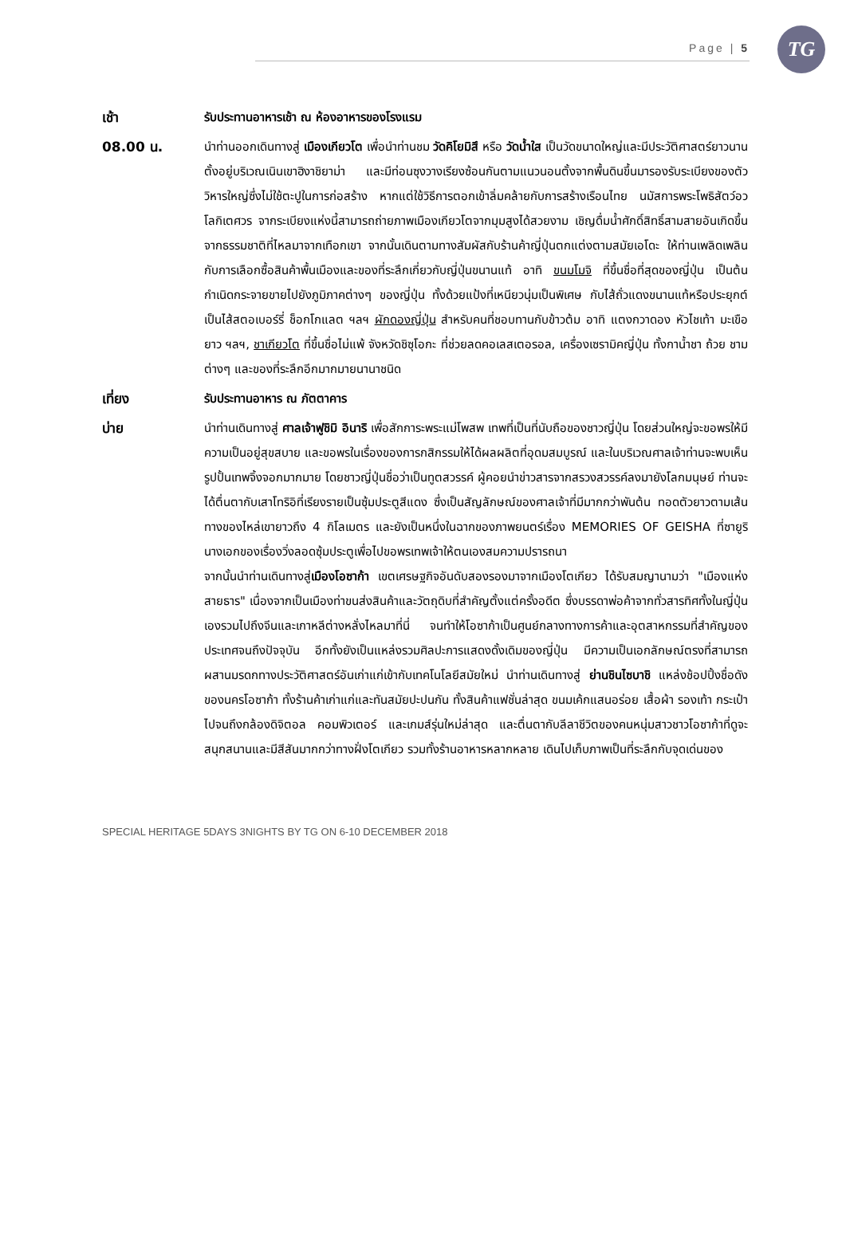Page | 5
TG
เช้า รับประทานอาหารเช้า ณ ห้องอาหารของโรงแรม
08.00 น. นำท่านออกเดินทางสู่ เมืองเกียวโต เพื่อนำท่านชม วัดคิโยมิสึ หรือ วัดน้ำใส เป็นวัดขนาดใหญ่และมีประวัติศาสตร์ยาวนาน ตั้งอยู่บริเวณเนินเขาฮิงาชิยาม่า และมีท่อนซุงวางเรียงซ้อนกันตามแนวนอนตั้งจากพื้นดินขึ้นมารองรับระเบียงของตัววิหารใหญ่ซึ่งไม่ใช้ตะปูในการก่อสร้าง หากแต่ใช้วิธีการตอกเข้าลิ่มคล้ายกับการสร้างเรือนไทย นมัสการพระโพธิสัตว์อวโลกิเตศวร จากระเบียงแห่งนี้สามารถถ่ายภาพเมืองเกียวโตจากมุมสูงได้สวยงาม เชิญดื่มน้ำศักดิ์สิทธิ์สามสายอันเกิดขึ้นจากธรรมชาติที่ไหลมาจากเทือกเขา จากนั้นเดินตามทางสัมผัสกับร้านค้าญี่ปุ่นตกแต่งตามสมัยเอโดะ ให้ท่านเพลิดเพลินกับการเลือกซื้อสินค้าพื้นเมืองและของที่ระลึกเกี่ยวกับญี่ปุ่นขนานแท้ อาทิ ขนมโมจิ ที่ขึ้นชื่อที่สุดของญี่ปุ่น เป็นต้นกำเนิดกระจายขายไปยังภูมิภาคต่างๆ ของญี่ปุ่น ทั้งด้วยแป้งที่เหนียวนุ่มเป็นพิเศษ กับไส้ถั่วแดงขนานแท้หรือประยุกต์เป็นไส้สตอเบอร์รี่ ช็อกโกแลต ฯลฯ ผักดองญี่ปุ่น สำหรับคนที่ชอบทานกับข้าวต้ม อาทิ แตงกวาดอง หัวไชเท้า มะเขือยาว ฯลฯ, ชาเกียวโต ที่ขึ้นชื่อไม่แพ้ จังหวัดชิซุโอกะ ที่ช่วยลดคอเลสเตอรอล, เครื่องเซรามิคญี่ปุ่น ทั้งกาน้ำชา ถ้วย ชาม ต่างๆ และของที่ระลึกอีกมากมายนานาชนิด
เที่ยง รับประทานอาหาร ณ ภัตตาคาร
บ่าย นำท่านเดินทางสู่ ศาลเจ้าฟูชิมิ อินาริ เพื่อสักการะพระแม่โพสพ เทพที่เป็นที่นับถือของชาวญี่ปุ่น โดยส่วนใหญ่จะขอพรให้มีความเป็นอยู่สุขสบาย และขอพรในเรื่องของการกสิกรรมให้ได้ผลผลิตที่อุดมสมบูรณ์ และในบริเวณศาลเจ้าท่านจะพบเห็นรูปปั้นเทพจิ้งจอกมากมาย โดยชาวญี่ปุ่นชื่อว่าเป็นทูตสวรรค์ ผู้คอยนำข่าวสารจากสรวงสวรรค์ลงมายังโลกมนุษย์ ท่านจะได้ตื่นตากับเสาโทริอิที่เรียงรายเป็นซุ้มประตูสีแดง ซึ่งเป็นสัญลักษณ์ของศาลเจ้าที่มีมากกว่าพันต้น ทอดตัวยาวตามเส้นทางของไหล่เขายาวถึง 4 กิโลเมตร และยังเป็นหนึ่งในฉากของภาพยนตร์เรื่อง MEMORIES OF GEISHA ที่ซายูรินางเอกของเรื่องวิ่งลอดซุ้มประตูเพื่อไปขอพรเทพเจ้าให้ตนเองสมความปรารถนา
จากนั้นนำท่านเดินทางสู่เมืองโอซาก้า เขตเศรษฐกิจอันดับสองรองมาจากเมืองโตเกียว ได้รับสมญานามว่า "เมืองแห่งสายธาร" เนื่องจากเป็นเมืองท่าขนส่งสินค้าและวัตถุดิบที่สำคัญตั้งแต่ครั้งอดีต ซึ่งบรรดาพ่อค้าจากทั่วสารทิศทั้งในญี่ปุ่นเองรวมไปถึงจีนและเกาหลีต่างหลั่งไหลมาที่นี่ จนทำให้โอซาก้าเป็นศูนย์กลางทางการค้าและอุตสาหกรรมที่สำคัญของประเทศจนถึงปัจจุบัน อีกทั้งยังเป็นแหล่งรวมศิลปะการแสดงดั้งเดิมของญี่ปุ่น มีความเป็นเอกลักษณ์ตรงที่สามารถผสานมรดกทางประวัติศาสตร์อันเก่าแก่เข้ากับเทคโนโลยีสมัยใหม่ นำท่านเดินทางสู่ ย่านชินไซบาชิ แหล่งช้อปปิ้งชื่อดังของนครโอซาก้า ทั้งร้านค้าเก่าแก่และทันสมัยปะปนกัน ทั้งสินค้าแฟชั่นล่าสุด ขนมเค้กแสนอร่อย เสื้อผ้า รองเท้า กระเป๋า ไปจนถึงกล้องดิจิตอล คอมพิวเตอร์ และเกมส์รุ่นใหม่ล่าสุด และตื่นตากับลีลาชีวิตของคนหนุ่มสาวชาวโอซาก้าที่ดูจะสนุกสนานและมีสีสันมากกว่าทางฝั่งโตเกียว รวมทั้งร้านอาหารหลากหลาย เดินไปเก็บภาพเป็นที่ระลึกกับจุดเด่นของ
SPECIAL HERITAGE 5DAYS 3NIGHTS BY TG ON 6-10 DECEMBER 2018